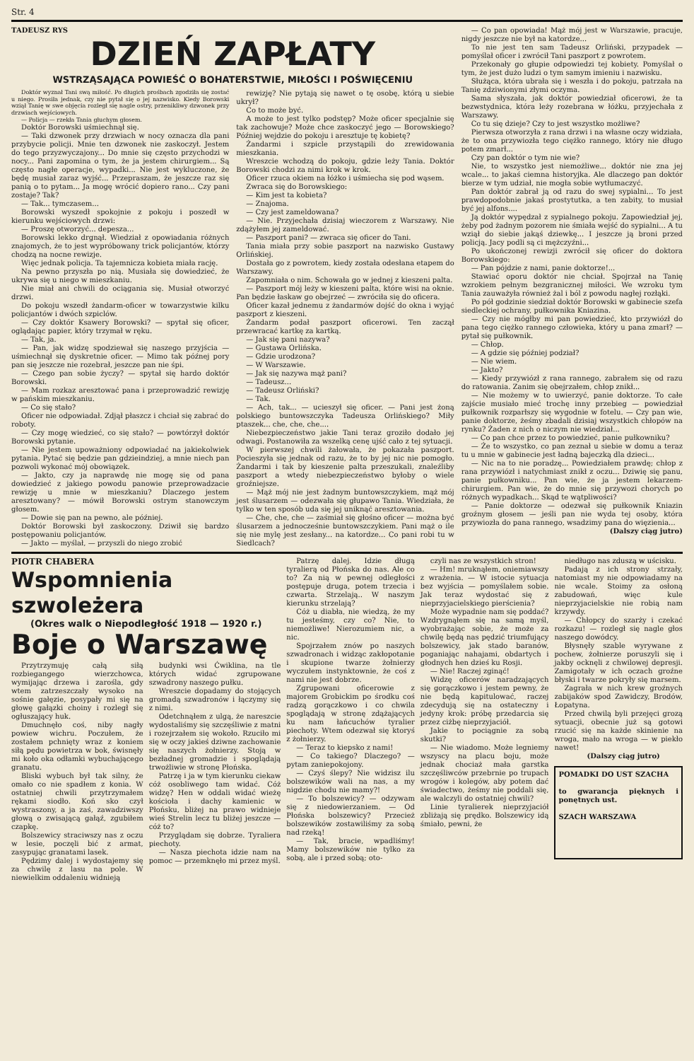Str. 4
TADEUSZ RYS
DZIEŃ ZAPŁATY
WSTRZĄSAJĄCA POWIEŚĆ O BOHATERSTWIE, MIŁOŚCI I POŚWIĘCENIU
Doktór wyznał Tani swą miłość. Po długich prośbach zgodziła się zostać u niego. Prosiła jednak, czy nie pytał się o jej nazwisko. Kiedy Borowski wziął Tanię w swe objęcia rozległ się nagle ostry, przenikliwy dzwonek przy drzwiach wejściowych.
— Policja — rzekła Tania głuchym głosem.
Doktór Borowski uśmiechnął się.
— Taki dzwonek przy drzwiach w nocy oznacza dla pani przybycie policji. Mnie ten dzwonek nie zaskoczył. Jestem do tego przyzwyczajony... Do mnie się często przychodzi w nocy... Pani zapomina o tym, że ja jestem chirurgiem... Są często nagłe operacje, wypadki... Nie jest wykluczone, że będę musiał zaraz wyjść... Przepraszam, że jeszcze raz się panią o to pytam... Ja mogę wrócić dopiero rano... Czy pani zostaje? Tak?
— Tak... tymczasem...
Borowski wyszedł spokojnie z pokoju i poszedł w kierunku wejściowych drzwi:
— Proszę otworzyć... depesza...
Borowski lekko drgnął. Wiedział z opowiadania różnych znajomych, że to jest wypróbowany trick policjantów, którzy chodzą na nocne rewizje.
Więc jednak policja. Ta tajemnicza kobieta miała rację.
Na pewno przyszła po nią. Musiała się dowiedzieć, że ukrywa się u niego w mieszkaniu.
Nie miał ani chwili do ociągania się. Musiał otworzyć drzwi.
Do pokoju wszedł żandarm-oficer w towarzystwie kilku policjantów i dwóch szpiclów.
— Czy doktór Ksawery Borowski? — spytał się oficer, oglądając papier, który trzymał w ręku.
— Tak, ja.
— Pan, jak widzę spodziewał się naszego przyjścia — uśmiechnął się dyskretnie oficer. — Mimo tak późnej pory pan się jeszcze nie rozebrał, jeszcze pan nie śpi.
— Czego pan sobie życzy? — spytał się hardo doktór Borowski.
— Mam rozkaz aresztować pana i przeprowadzić rewizję w pańskim mieszkaniu.
— Co się stało?
Oficer nie odpowiadał. Zdjął płaszcz i chciał się zabrać do roboty.
— Czy mogę wiedzieć, co się stało? — powtórzył doktór Borowski pytanie.
— Nie jestem upoważniony odpowiadać na jakiekolwiek pytania. Pytać się będzie pan gdzieindziej, a mnie niech pan pozwoli wykonać mój obowiązek.
— Jakto, czy ja naprawdę nie mogę się od pana dowiedzieć z jakiego powodu panowie przeprowadzacie rewizję u mnie w mieszkaniu? Dlaczego jestem aresztowany? — mówił Borowski ostrym stanowczym głosem.
— Dowie się pan na pewno, ale później.
Doktór Borowski był zaskoczony. Dziwił się bardzo postępowaniu policjantów.
— Jakto — myślał, — przyszli do niego zrobić
rewizję? Nie pytają się nawet o tę osobę, którą u siebie ukrył?
Co to może być.
A może to jest tylko podstęp? Może oficer specjalnie się tak zachowuje? Może chce zaskoczyć jego — Borowskiego? Później wejdzie do pokoju i aresztuje tę kobietę?
Żandarmi i szpicle przystąpili do zrewidowania mieszkania.
Wreszcie wchodzą do pokoju, gdzie leży Tania. Doktór Borowski chodzi za nimi krok w krok.
Oficer rzuca okiem na łóżko i uśmiecha się pod wąsem.
Zwraca się do Borowskiego:
— Kim jest ta kobieta?
— Znajoma.
— Czy jest zameldowana?
— Nie. Przyjechała dzisiaj wieczorem z Warszawy. Nie zdążyłem jej zameldować.
— Paszport pani? — zwraca się oficer do Tani.
Tania miała przy sobie paszport na nazwisko Gustawy Orlińskiej.
Dostała go z powrotem, kiedy została odesłana etapem do Warszawy.
Zapomniała o nim. Schowała go w jednej z kieszeni palta.
— Paszport mój leży w kieszeni palta, które wisi na oknie. Pan będzie łaskaw go obejrzeć — zwróciła się do oficera.
Oficer kazał jednemu z żandarmów dojść do okna i wyjąć paszport z kieszeni.
Żandarm podał paszport oficerowi. Ten zaczął przewracać kartkę za kartką.
— Jak się pani nazywa?
— Gustawa Orlińska.
— Gdzie urodzona?
— W Warszawie.
— Jak się nazywa mąż pani?
— Tadeusz...
— Tadeusz Orliński?
— Tak.
— Ach, tak... — ucieszył się oficer. — Pani jest żoną polskiego buntowszczyka Tadeusza Orlińskiego? Miły ptaszek... che, che, che....
Niebezpieczeństwo jakie Tani teraz groziło dodało jej odwagi. Postanowiła za wszelką cenę ujść cało z tej sytuacji.
W pierwszej chwili żałowała, że pokazała paszport. Pocieszyła się jednak od razu, że to by jej nic nie pomogło. Żandarmi i tak by kieszenie palta przeszukali, znaleźliby paszport a wtedy niebezpieczeństwo byłoby o wiele groźniejsze.
— Mąż mój nie jest żadnym buntowszczykiem, mąż mój jest ślusarzem — odezwała się głupawo Tania. Wiedziała, że tylko w ten sposób uda się jej uniknąć aresztowania.
— Che, che, che — zaśmiał się głośno oficer — można być ślusarzem a jednocześnie buntowszczykiem. Pani mąż o ile się nie mylę jest zesłany... na katordze... Co pani robi tu w Siedlcach?
— Co pan opowiada! Mąż mój jest w Warszawie, pracuje, nigdy jeszcze nie był na katordze...
To nie jest ten sam Tadeusz Orliński, przypadek — pomyślał oficer i zwrócił Tani paszport z powrotem.
Przekonały go głupie odpowiedzi tej kobiety. Pomyślał o tym, że jest dużo ludzi o tym samym imieniu i nazwisku.
Służąca, która ubrała się i weszła i do pokoju, patrzała na Tanię zdziwionymi złymi oczyma.
Sama słyszała, jak doktór powiedział oficerowi, że ta bezwstydnica, która leży rozebrana w łóżku, przyjechała z Warszawy.
Co tu się dzieje? Czy to jest wszystko możliwe?
Pierwsza otworzyła z rana drzwi i na własne oczy widziała, że to ona przywiozła tego ciężko rannego, który nie długo potem zmarł...
Czy pan doktór o tym nie wie?
Nie, to wszystko jest niemożliwe... doktór nie zna jej wcale... to jakaś ciemna historyjka. Ale dlaczego pan doktór bierze w tym udział, nie mogła sobie wytłumaczyć.
Pan doktór zabrał ją od razu do swej sypialni... To jest prawdopodobnie jakaś prostytutka, a ten zabity, to musiał być jej alfons....
Ją doktór wypędzał z sypialnego pokoju. Zapowiedział jej, żeby pod żadnym pozorem nie śmiała wejść do sypialni... A tu wziął do siebie jakąś dziewkę... I jeszcze ją broni przed policją. Jacy podli są ci mężczyźni...
Po ukończonej rewizji zwrócił się oficer do doktora Borowskiego:
— Pan pójdzie z nami, panie doktorze!...
Stawiać oporu doktór nie chciał. Spojrzał na Tanię wzrokiem pełnym bezgranicznej miłości. We wzroku tym Tania zauważyła również żal i ból z powodu nagłej rozłąki.
Po pół godzinie siedział doktór Borowski w gabinecie szefa siedleckiej ochrany, pułkownika Kniazina.
— Czy nie mógłby mi pan powiedzieć, kto przywiózł do pana tego ciężko rannego człowieka, który u pana zmarł? — pytał się pułkownik.
— Chłop.
— A gdzie się później podział?
— Nie wiem.
— Jakto?
— Kiedy przywiózł z rana rannego, zabrałem się od razu do ratowania. Zanim się obejrzałem, chłop znikł...
— Nie możemy w to uwierzyć, panie doktorze. To całe zajście musiało mieć trochę inny przebieg — powiedział pułkownik rozparłszy się wygodnie w fotelu. — Czy pan wie, panie doktorze, żeśmy zbadali dzisiaj wszystkich chłopów na rynku? Żaden z nich o niczym nie wiedział...
— Co pan chce przez to powiedzieć, panie pułkowniku?
— Że to wszystko, co pan zeznał u siebie w domu a teraz tu u mnie w gabinecie jest ładną bajeczką dla dzieci...
— Nic na to nie poradzę... Powiedziałem prawdę; chłop z rana przywiózł i natychmiast znikł z oczu... Dziwię się panu, panie pułkowniku... Pan wie, że ja jestem lekarzem-chirurgiem. Pan wie, że do mnie się przywozi chorych po różnych wypadkach... Skąd te wątpliwości?
— Panie doktorze — odezwał się pułkownik Kniazin groźnym głosem — jeśli pan nie wyda tej osoby, która przywiozła do pana rannego, wsadzimy pana do więzienia...
(Dalszy ciąg jutro)
PIOTR CHABERA
Wspomnienia szwoleżera
(Okres walk o Niepodległość 1918 — 1920 r.)
Boje o Warszawę
Przytrzymuję całą siłą rozbiegangego wierzchowca, wymijając drzewa i zarośla, gdy wtem zatrzeszczały wysoko na sośnie gałęzie, posypały mi się na głowę gałązki choiny i rozległ się ogłuszający huk.
Dmuchnęło coś, niby nagły powiew wichru. Poczułem, że zostałem pchnięty wraz z koniem siłą pędu powietrza w bok, świsnęły mi koło oka odłamki wybuchającego granatu.
Bliski wybuch był tak silny, że omało co nie spadłem z konia. W ostatniej chwili przytrzymałem rękami siodło. Koń sko czył wystraszony, a ja zaś, zawadziwszy głową o zwisającą gałąź, zgubiłem czapkę.
Bolszewicy straciwszy nas z oczu w lesie, poczęli bić z armat, zasypując granatami lasek.
Pędzimy dalej i wydostajemy się za chwilę z lasu na pole. W niewielkim oddaleniu widnieją
budynki wsi Ćwiklina, na tle których widać zgrupowane szwadrony naszego pułku.
Wreszcie dopadamy do stojących gromadą szwadronów i łączymy się z nimi.
Odetchnąłem z ulgą, że nareszcie wydostaliśmy się szczęśliwie z matni i rozejrzałem się wokoło. Rzuciło mi się w oczy jakieś dziwne zachowanie się naszych żołnierzy. Stoją w bezładnej gromadzie i spoglądają trwożliwie w stronę Płońska.
Patrzę i ja w tym kierunku ciekaw cóż osobliwego tam widać. Cóż widzę? Hen w oddali widać wieżę kościoła i dachy kamienic w Płońsku, bliżej na prawo widnieje wieś Strelin lecz tu bliżej jeszcze — cóż to?
Przyglądam się dobrze. Tyraliera piechoty.
— Nasza piechota idzie nam na pomoc — przemknęło mi przez myśl.
Patrzę dalej. Idzie długą tyralierą od Płońska do nas. Ale co to? Za nią w pewnej odległości postępuje druga, potem trzecia i czwarta. Strzelają.. W naszym kierunku strzelają?
Cóż u diabła, nie wiedzą, że my tu jesteśmy, czy co? Nie, to niemożliwe! Nierozumiem nic, a nic.
Spojrzałem znów po naszych szwadronach i widząc zakłopotanie i skupione twarze żołnierzy wyczułem instynktownie, że coś z nami nie jest dobrze.
Zgrupowani oficerowie z majorem Grobickim po środku coś radzą gorączkowo i co chwila spoglądają w stronę zdążających ku nam łańcuchów tyralier piechoty. Wtem odezwał się ktoryś z żołnierzy.
— Teraz to kiepsko z nami!
— Co takiego? Dlaczego? — pytam zaniepokojony.
— Czyś ślepy? Nie widzisz ilu bolszewików wali na nas, a my nigdzie chodu nie mamy?!
— To bolszewicy? — odzywam się z niedowierzaniem. — Od Płońska bolszewicy? Przecież bolszewików zostawiliśmy za sobą nad rzeką!
— Tak, bracie, wpadliśmy! Mamy bolszewików nie tylko za sobą, ale i przed sobą; oto-
czyli nas ze wszystkich stron!
— Hm! mruknąłem, oniemiawszy z wrażenia. — W istocie sytuacja bez wyjścia — pomyślałem sobie. Jak teraz wydostać się z nieprzyjacielskiego pierścienia?
Może wypadnie nam się poddać? Wzdrygnąłem się na samą myśl, wyobrażając sobie, że może za chwilę będą nas pędzić triumfujący bolszewicy, jak stado baranów, poganiając nahajami, obdartych i głodnych hen dzieś ku Rosji.
— Nie! Raczej zginąć!
Widzę oficerów naradzających się gorączkowo i jestem pewny, że nie będą kapitulować, raczej zdecydują się na ostateczny i jedyny krok: próbę przedarcia się przez ciżbę nieprzyjaciół.
Jakie to pociągnie za sobą skutki?
— Nie wiadomo. Może legniemy wszyscy na placu boju, może jednak chociaż mała garstka szczęśliwców przebrnie po trupach wrogów i kolegów, aby potem dać świadectwo, żeśmy nie poddali się, ale walczyli do ostatniej chwili?
Linie tyralierek nieprzyjaciół zbliżają się prędko. Bolszewicy idą śmiało, pewni, że
niedługo nas zduszą w uścisku.
Padają z ich strony strzały, natomiast my nie odpowiadamy na nie wcale. Stoimy za osłoną zabudowań, więc kule nieprzyjacielskie nie robią nam krzywdy.
— Chłopcy do szarży i czekać rozkazu! — rozległ się nagle głos naszego dowódcy.
Błysnęły szable wyrywane z pochew, żołnierze poruszyli się i jakby ocknęli z chwilowej depresji. Zamigotały w ich oczach groźne błyski i twarze pokryły się marsem.
Zagrała w nich krew groźnych zabijaków spod Zawidczy, Brodów, Łopatyna.
Przed chwilą byli przejęci grozą sytuacji, obecnie już są gotowi rzucić się na każde skinienie na wroga, mało na wroga — w piekło nawet!
(Dalszy ciąg jutro)
POMADKI DO UST SZACHA
to gwarancja pięknych i ponętnych ust.
SZACH WARSZAWA